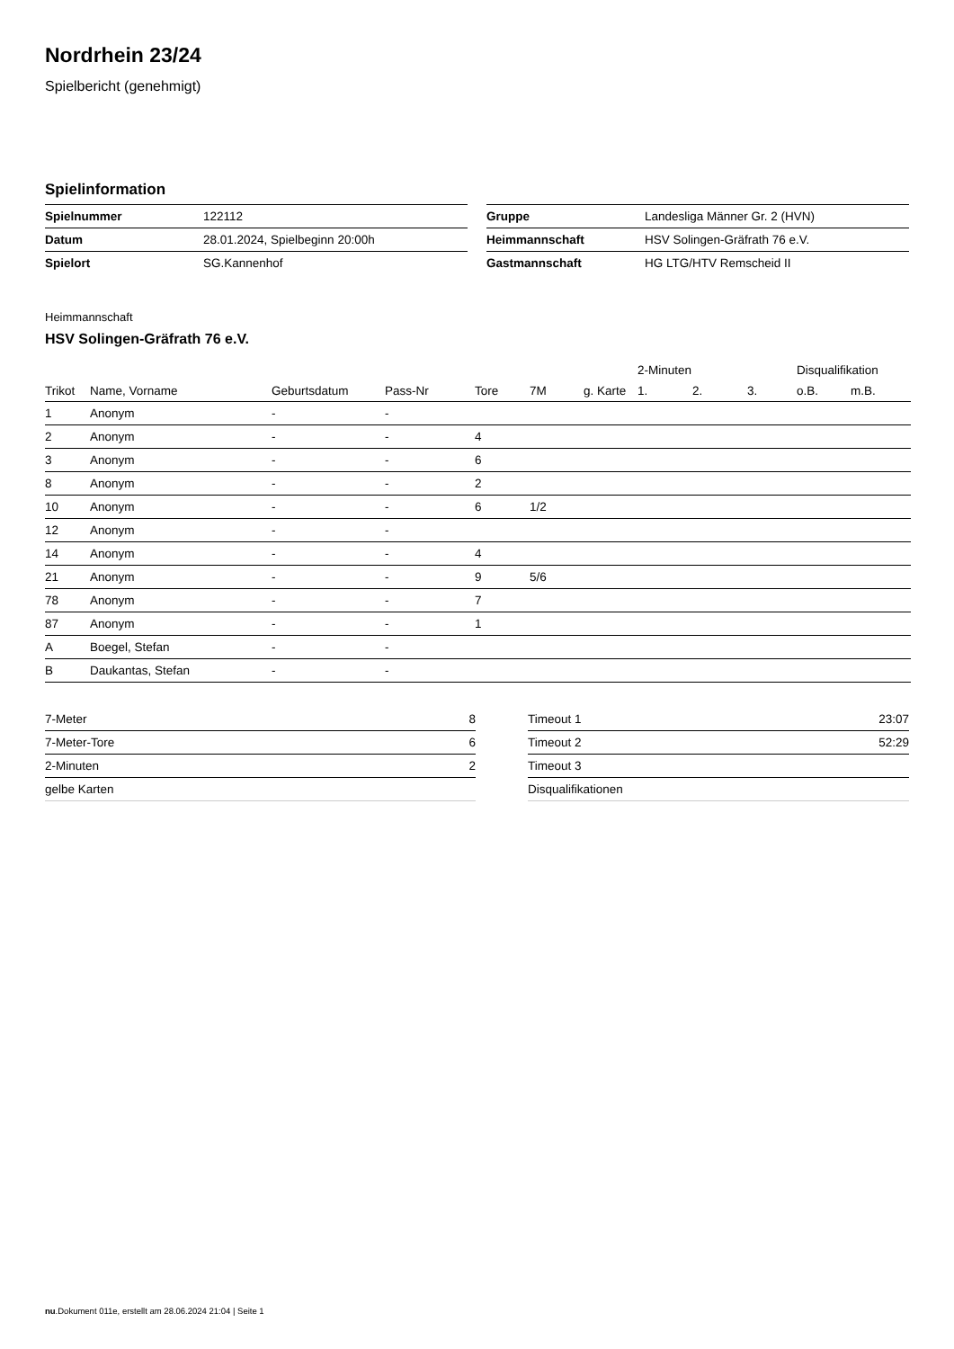Nordrhein 23/24
Spielbericht (genehmigt)
Spielinformation
| Spielnummer | 122112 |
| Datum | 28.01.2024, Spielbeginn 20:00h |
| Spielort | SG.Kannenhof |
| Gruppe | Landesliga Männer Gr. 2 (HVN) |
| Heimmannschaft | HSV Solingen-Gräfrath 76 e.V. |
| Gastmannschaft | HG LTG/HTV Remscheid II |
Heimmannschaft
HSV Solingen-Gräfrath 76 e.V.
| | | | | | | | 2-Minuten | | | Disqualifikation | |
| --- | --- | --- | --- | --- | --- | --- | --- | --- | --- | --- | --- |
| Trikot | Name, Vorname | Geburtsdatum | Pass-Nr | Tore | 7M | g. Karte | 1. | 2. | 3. | o.B. | m.B. |
| 1 | Anonym | - | - | | | | | | | | |
| 2 | Anonym | - | - | 4 | | | | | | | |
| 3 | Anonym | - | - | 6 | | | | | | | |
| 8 | Anonym | - | - | 2 | | | | | | | |
| 10 | Anonym | - | - | 6 | 1/2 | | | | | | |
| 12 | Anonym | - | - | | | | | | | | |
| 14 | Anonym | - | - | 4 | | | | | | | |
| 21 | Anonym | - | - | 9 | 5/6 | | | | | | |
| 78 | Anonym | - | - | 7 | | | | | | | |
| 87 | Anonym | - | - | 1 | | | | | | | |
| A | Boegel, Stefan | - | - | | | | | | | | |
| B | Daukantas, Stefan | - | - | | | | | | | | |
| 7-Meter | 8 |
| 7-Meter-Tore | 6 |
| 2-Minuten | 2 |
| gelbe Karten | |
| Timeout 1 | 23:07 |
| Timeout 2 | 52:29 |
| Timeout 3 | |
| Disqualifikationen | |
nu.Dokument 011e, erstellt am 28.06.2024 21:04 | Seite 1